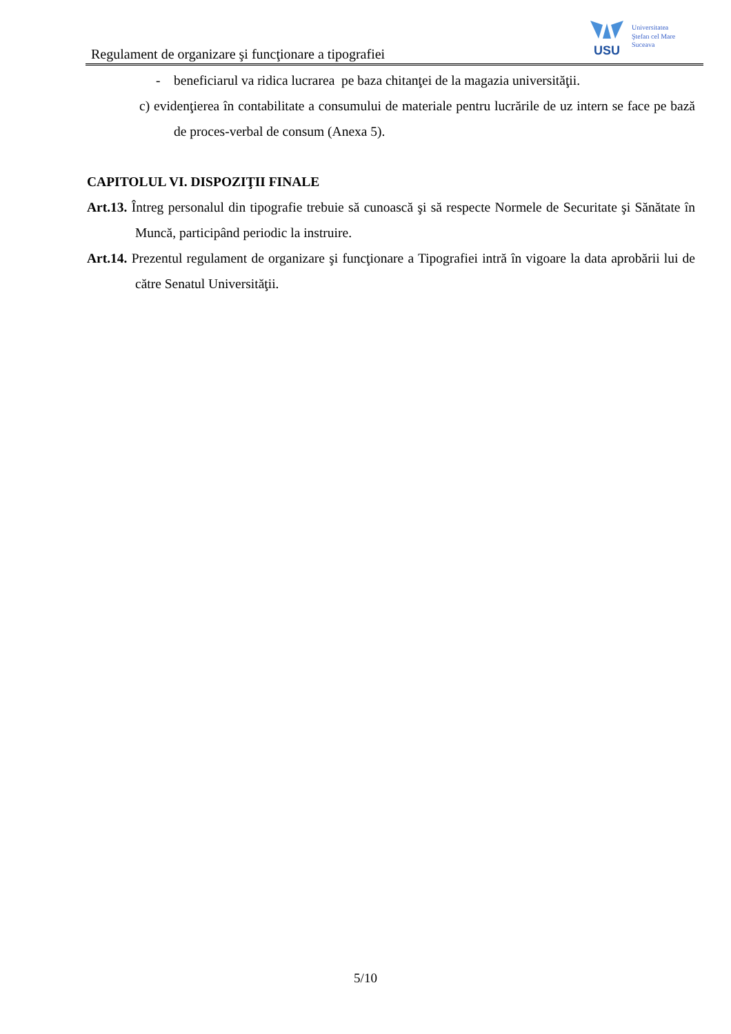Regulament de organizare şi funcţionare a tipografiei
USU
Universitatea
Ştefan cel Mare
Suceava
- beneficiarul va ridica lucrarea pe baza chitanţei de la magazia universităţii.
c) evidenţierea în contabilitate a consumului de materiale pentru lucrările de uz intern se face pe bază de proces-verbal de consum (Anexa 5).
CAPITOLUL VI. DISPOZIŢII FINALE
Art.13. Întreg personalul din tipografie trebuie să cunoască şi să respecte Normele de Securitate şi Sănătate în Muncă, participând periodic la instruire.
Art.14. Prezentul regulament de organizare şi funcţionare a Tipografiei intră în vigoare la data aprobării lui de către Senatul Universităţii.
5/10